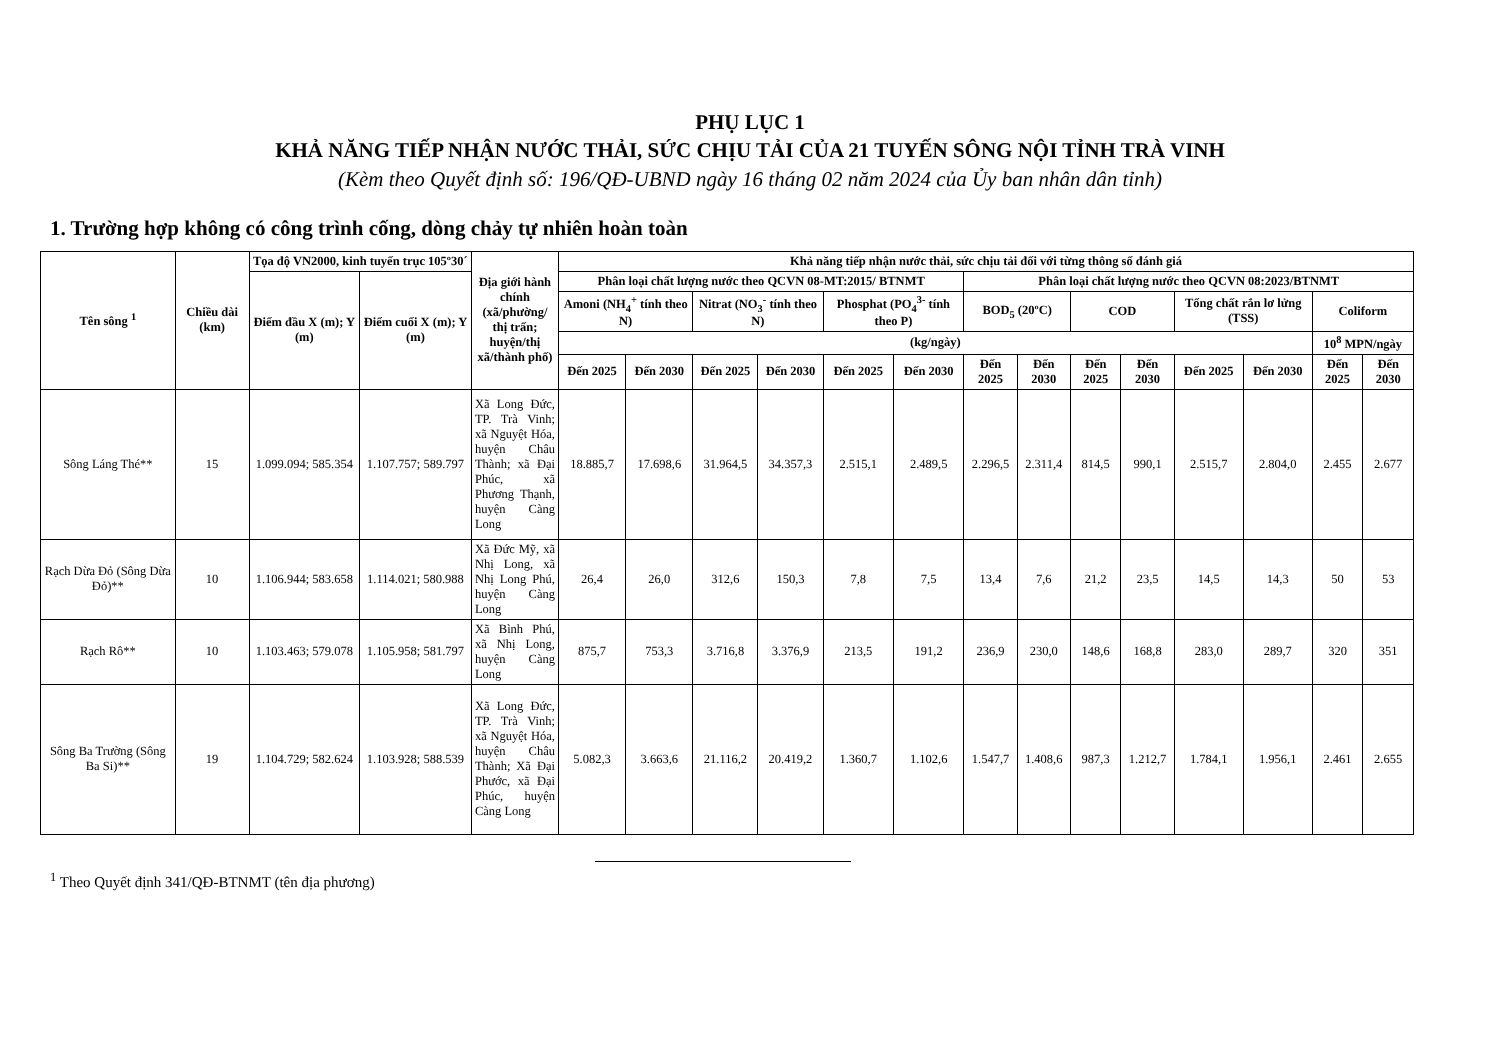PHỤ LỤC 1
KHẢ NĂNG TIẾP NHẬN NƯỚC THẢI, SỨC CHỊU TẢI CỦA 21 TUYẾN SÔNG NỘI TỈNH TRÀ VINH
(Kèm theo Quyết định số: 196/QĐ-UBND ngày 16 tháng 02 năm 2024 của Ủy ban nhân dân tỉnh)
1. Trường hợp không có công trình cống, dòng chảy tự nhiên hoàn toàn
| Tên sông <sup>1</sup> | Chiều dài (km) | Tọa độ VN2000, kinh tuyến trục 105º30´ | | Địa giới hành chính (xã/phường/ thị trấn; huyện/thị xã/thành phố) | Khả năng tiếp nhận nước thải, sức chịu tải đối với từng thông số đánh giá | | | | | | | | | | | | | |
| --- | --- | --- | --- | --- | --- | --- | --- | --- | --- | --- | --- | --- | --- | --- | --- | --- | --- | --- |
| | | Điểm đầu X (m); Y (m) | Điểm cuối X (m); Y (m) | | Phân loại chất lượng nước theo QCVN 08-MT:2015/ BTNMT | | | | | | Phân loại chất lượng nước theo QCVN 08:2023/BTNMT | | | | | | | |
| | | | | | Amoni (NH<sub>4</sub><sup>+</sup> tính theo N) | | Nitrat (NO<sub>3</sub><sup>-</sup> tính theo N) | | Phosphat (PO<sub>4</sub><sup>3-</sup> tính theo P) | | BOD<sub>5</sub> (20ºC) | | COD | | Tổng chất rắn lơ lửng (TSS) | | Coliform | |
| | | | | | (kg/ngày) | | | | | | | | | | | | 10<sup>8</sup> MPN/ngày | |
| | | | | | Đến 2025 | Đến 2030 | Đến 2025 | Đến 2030 | Đến 2025 | Đến 2030 | Đến 2025 | Đến 2030 | Đến 2025 | Đến 2030 | Đến 2025 | Đến 2030 | Đến 2025 | Đến 2030 |
| Sông Láng Thé** | 15 | 1.099.094; 585.354 | 1.107.757; 589.797 | Xã Long Đức, TP. Trà Vinh; xã Nguyệt Hóa, huyện Châu Thành; xã Đại Phúc, xã Phương Thạnh, huyện Càng Long | 18.885,7 | 17.698,6 | 31.964,5 | 34.357,3 | 2.515,1 | 2.489,5 | 2.296,5 | 2.311,4 | 814,5 | 990,1 | 2.515,7 | 2.804,0 | 2.455 | 2.677 |
| Rạch Dừa Đỏ (Sông Dừa Đỏ)** | 10 | 1.106.944; 583.658 | 1.114.021; 580.988 | Xã Đức Mỹ, xã Nhị Long, xã Nhị Long Phú, huyện Càng Long | 26,4 | 26,0 | 312,6 | 150,3 | 7,8 | 7,5 | 13,4 | 7,6 | 21,2 | 23,5 | 14,5 | 14,3 | 50 | 53 |
| Rạch Rô** | 10 | 1.103.463; 579.078 | 1.105.958; 581.797 | Xã Bình Phú, xã Nhị Long, huyện Càng Long | 875,7 | 753,3 | 3.716,8 | 3.376,9 | 213,5 | 191,2 | 236,9 | 230,0 | 148,6 | 168,8 | 283,0 | 289,7 | 320 | 351 |
| Sông Ba Trường (Sông Ba Si)** | 19 | 1.104.729; 582.624 | 1.103.928; 588.539 | Xã Long Đức, TP. Trà Vinh; xã Nguyệt Hóa, huyện Châu Thành; Xã Đại Phước, xã Đại Phúc, huyện Càng Long | 5.082,3 | 3.663,6 | 21.116,2 | 20.419,2 | 1.360,7 | 1.102,6 | 1.547,7 | 1.408,6 | 987,3 | 1.212,7 | 1.784,1 | 1.956,1 | 2.461 | 2.655 |
<sup>1</sup> Theo Quyết định 341/QĐ-BTNMT (tên địa phương)